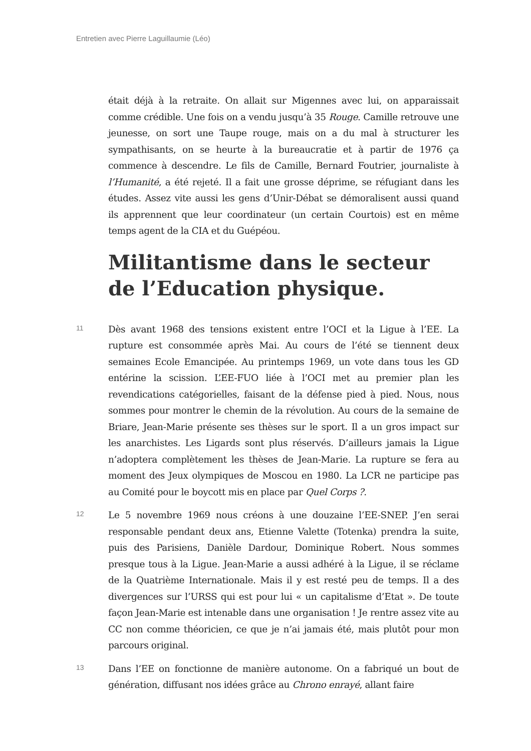Entretien avec Pierre Laguillaumie (Léo)
était déjà à la retraite. On allait sur Migennes avec lui, on apparaissait comme crédible. Une fois on a vendu jusqu’à 35 Rouge. Camille retrouve une jeunesse, on sort une Taupe rouge, mais on a du mal à structurer les sympathisants, on se heurte à la bureaucratie et à partir de 1976 ça commence à descendre. Le fils de Camille, Bernard Foutrier, journaliste à l’Humanité, a été rejeté. Il a fait une grosse déprime, se réfugiant dans les études. Assez vite aussi les gens d’Unir-Débat se démoralisent aussi quand ils apprennent que leur coordinateur (un certain Courtois) est en même temps agent de la CIA et du Guépéou.
Militantisme dans le secteur de l’Education physique.
11
Dès avant 1968 des tensions existent entre l’OCI et la Ligue à l’EE. La rupture est consommée après Mai. Au cours de l’été se tiennent deux semaines Ecole Emancipée. Au printemps 1969, un vote dans tous les GD entérine la scission. L’EE-FUO liée à l’OCI met au premier plan les revendications catégorielles, faisant de la défense pied à pied. Nous, nous sommes pour montrer le chemin de la révolution. Au cours de la semaine de Briare, Jean-Marie présente ses thèses sur le sport. Il a un gros impact sur les anarchistes. Les Ligards sont plus réservés. D’ailleurs jamais la Ligue n’adoptera complètement les thèses de Jean-Marie. La rupture se fera au moment des Jeux olympiques de Moscou en 1980. La LCR ne participe pas au Comité pour le boycott mis en place par Quel Corps ?.
12
Le 5 novembre 1969 nous créons à une douzaine l’EE-SNEP. J’en serai responsable pendant deux ans, Etienne Valette (Totenka) prendra la suite, puis des Parisiens, Danièle Dardour, Dominique Robert. Nous sommes presque tous à la Ligue. Jean-Marie a aussi adhéré à la Ligue, il se réclame de la Quatrième Internationale. Mais il y est resté peu de temps. Il a des divergences sur l’URSS qui est pour lui « un capitalisme d’Etat ». De toute façon Jean-Marie est intenable dans une organisation ! Je rentre assez vite au CC non comme théoricien, ce que je n’ai jamais été, mais plutôt pour mon parcours original.
13
Dans l’EE on fonctionne de manière autonome. On a fabriqué un bout de génération, diffusant nos idées grâce au Chrono enrayé, allant faire